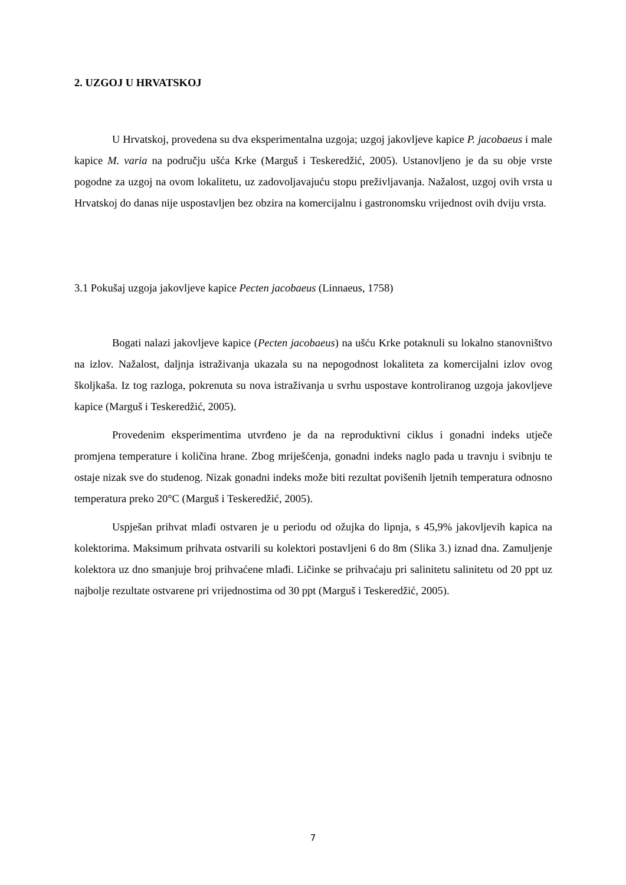2. UZGOJ U HRVATSKOJ
U Hrvatskoj, provedena su dva eksperimentalna uzgoja; uzgoj jakovljeve kapice P. jacobaeus i male kapice M. varia na području ušća Krke (Marguš i Teskeredžić, 2005). Ustanovljeno je da su obje vrste pogodne za uzgoj na ovom lokalitetu, uz zadovoljavajuću stopu preživljavanja. Nažalost, uzgoj ovih vrsta u Hrvatskoj do danas nije uspostavljen bez obzira na komercijalnu i gastronomsku vrijednost ovih dviju vrsta.
3.1 Pokušaj uzgoja jakovljeve kapice Pecten jacobaeus (Linnaeus, 1758)
Bogati nalazi jakovljeve kapice (Pecten jacobaeus) na ušću Krke potaknuli su lokalno stanovništvo na izlov. Nažalost, daljnja istraživanja ukazala su na nepogodnost lokaliteta za komercijalni izlov ovog školjkaša. Iz tog razloga, pokrenuta su nova istraživanja u svrhu uspostave kontroliranog uzgoja jakovljeve kapice (Marguš i Teskeredžić, 2005).
Provedenim eksperimentima utvrđeno je da na reproduktivni ciklus i gonadni indeks utječe promjena temperature i količina hrane. Zbog mriješćenja, gonadni indeks naglo pada u travnju i svibnju te ostaje nizak sve do studenog. Nizak gonadni indeks može biti rezultat povišenih ljetnih temperatura odnosno temperatura preko 20°C (Marguš i Teskeredžić, 2005).
Uspješan prihvat mlađi ostvaren je u periodu od ožujka do lipnja, s 45,9% jakovljevih kapica na kolektorima. Maksimum prihvata ostvarili su kolektori postavljeni 6 do 8m (Slika 3.) iznad dna. Zamuljenje kolektora uz dno smanjuje broj prihvaćene mlađi. Ličinke se prihvaćaju pri salinitetu salinitetu od 20 ppt uz najbolje rezultate ostvarene pri vrijednostima od 30 ppt (Marguš i Teskeredžić, 2005).
7